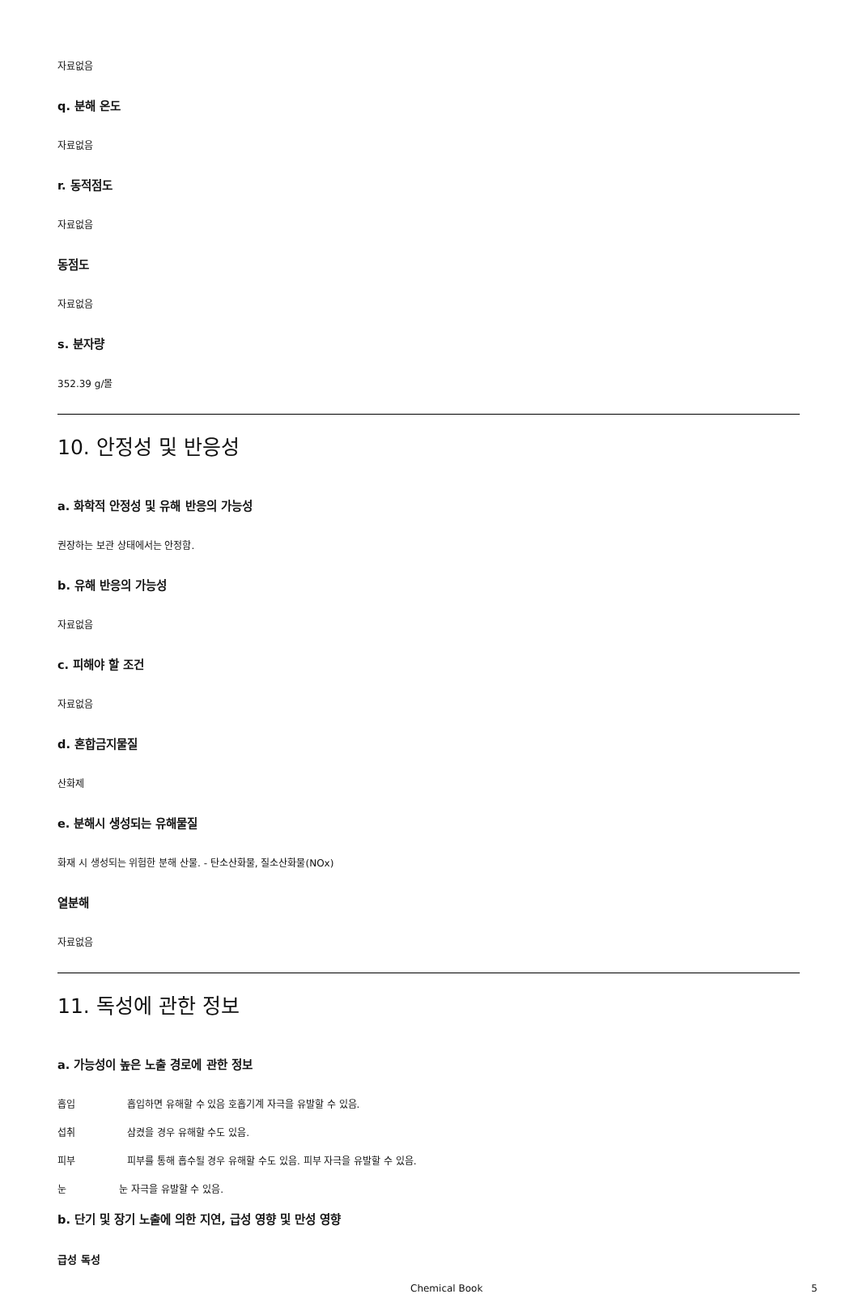자료없음
q. 분해 온도
자료없음
r. 동적점도
자료없음
동점도
자료없음
s. 분자량
352.39 g/몰
10. 안정성 및 반응성
a. 화학적 안정성 및 유해 반응의 가능성
권장하는 보관 상태에서는 안정함.
b. 유해 반응의 가능성
자료없음
c. 피해야 할 조건
자료없음
d. 혼합금지물질
산화제
e. 분해시 생성되는 유해물질
화재 시 생성되는 위험한 분해 산물. - 탄소산화물, 질소산화물(NOx)
열분해
자료없음
11. 독성에 관한 정보
a. 가능성이 높은 노출 경로에 관한 정보
흡입 흡입하면 유해할 수 있음 호흡기계 자극을 유발할 수 있음.
섭취 삼켰을 경우 유해할 수도 있음.
피부 피부를 통해 흡수될 경우 유해할 수도 있음. 피부 자극을 유발할 수 있음.
눈 눈 자극을 유발할 수 있음.
b. 단기 및 장기 노출에 의한 지연, 급성 영향 및 만성 영향
급성 독성
Chemical Book 5